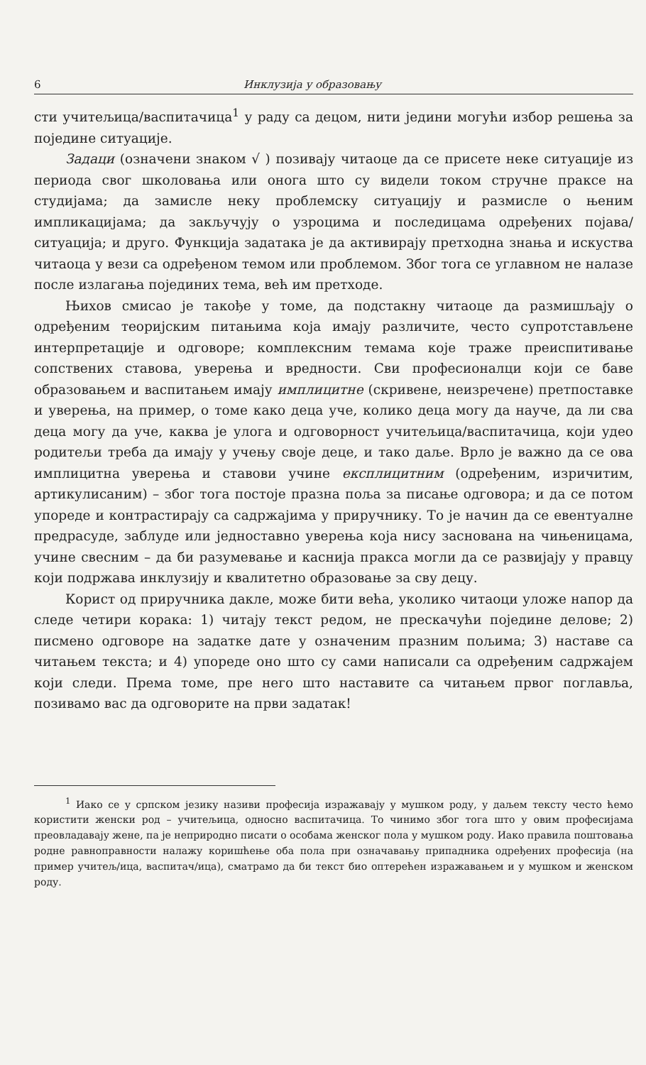6 Инклузија у образовању
сти учитељица/васпитачица<sup>1</sup> у раду са децом, нити једини могући избор решења за поједине ситуације.
Задаци (означени знаком √ ) позивају читаоце да се присете неке ситуације из периода свог школовања или онога што су видели током стручне праксе на студијама; да замисле неку проблемску ситуацију и размисле о њеним импликацијама; да закључују о узроцима и последицама одређених појава/ситуација; и друго. Функција задатака је да активирају претходна знања и искуства читаоца у вези са одређеном темом или проблемом. Због тога се углавном не налазе после излагања појединих тема, већ им претходе.
Њихов смисао је такође у томе, да подстакну читаоце да размишљају о одређеним теоријским питањима која имају различите, често супротстављене интерпретације и одговоре; комплексним темама које траже преиспитивање сопствених ставова, уверења и вредности. Сви професионалци који се баве образовањем и васпитањем имају имплицитне (скривене, неизречене) претпоставке и уверења, на пример, о томе како деца уче, колико деца могу да науче, да ли сва деца могу да уче, каква је улога и одговорност учитељица/васпитачица, који удео родитељи треба да имају у учењу своје деце, и тако даље. Врло је важно да се ова имплицитна уверења и ставови учине експлицитним (одређеним, изричитим, артикулисаним) – због тога постоје празна поља за писање одговора; и да се потом упореде и контрастирају са садржајима у приручнику. То је начин да се евентуалне предрасуде, заблуде или једноставно уверења која нису заснована на чињеницама, учине свесним – да би разумевање и каснија пракса могли да се развијају у правцу који подржава инклузију и квалитетно образовање за сву децу.
Корист од приручника дакле, може бити већа, уколико читаоци уложе напор да следе четири корака: 1) читају текст редом, не прескачући поједине делове; 2) писмено одговоре на задатке дате у означеним празним пољима; 3) наставе са читањем текста; и 4) упореде оно што су сами написали са одређеним садржајем који следи. Према томе, пре него што наставите са читањем првог поглавља, позивамо вас да одговорите на први задатак!
<sup>1</sup> Иако се у српском језику називи професија изражавају у мушком роду, у даљем тексту често ћемо користити женски род – учитељица, односно васпитачица. То чинимо због тога што у овим професијама преовладавају жене, па је неприродно писати о особама женског пола у мушком роду. Иако правила поштовања родне равноправности налажу коришћење оба пола при означавању припадника одређених професија (на пример учитељ/ица, васпитач/ица), сматрамо да би текст био оптерећен изражавањем и у мушком и женском роду.